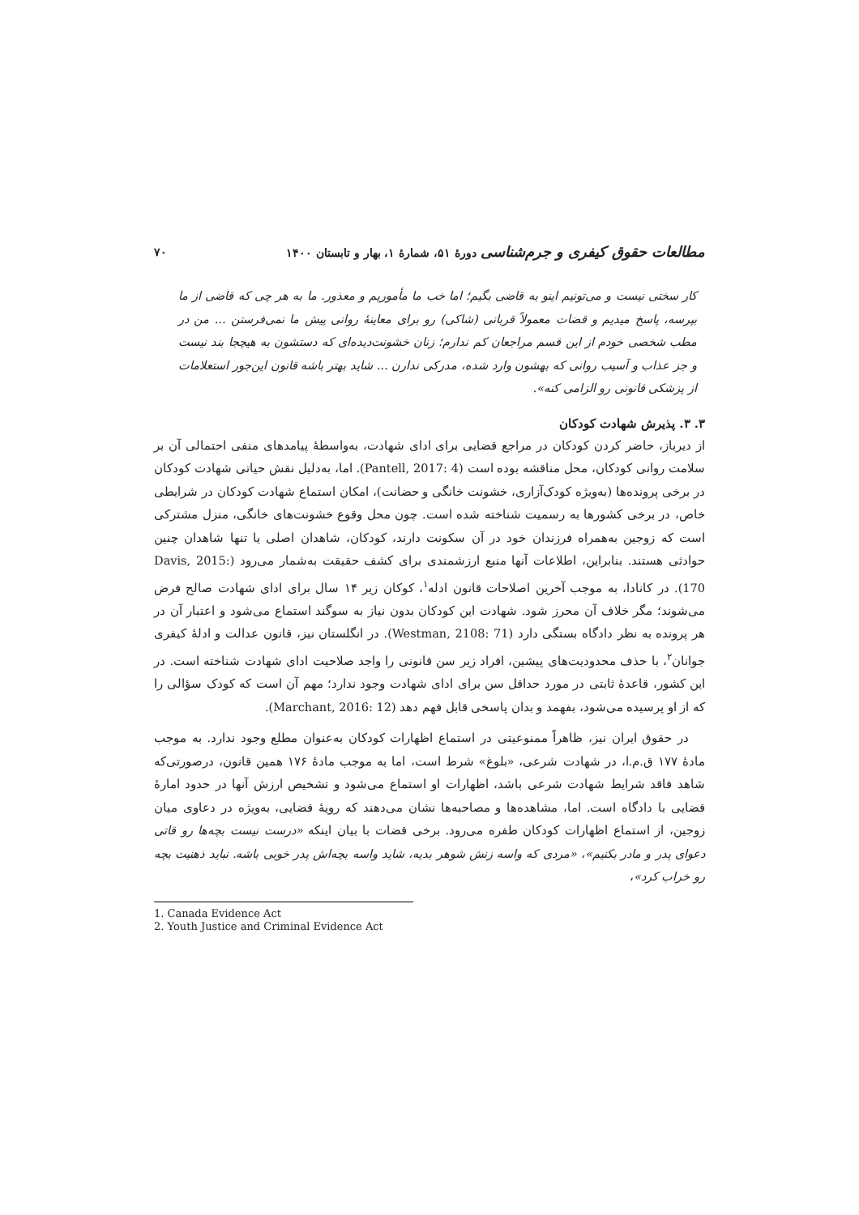مطالعات حقوق کیفری و جرم‌شناسی دورهٔ ۵۱، شمارهٔ ۱، بهار و تابستان ۱۴۰۰ ۷۰
کار سختی نیست و می‌تونیم اینو به قاضی بگیم؛ اما خب ما مأموریم و معذور. ما به هر چی که قاضی از ما بپرسه، پاسخ میدیم و قضات معمولاً قربانی (شاکی) رو برای معاینهٔ روانی پیش ما نمی‌فرستن ... من در مطب شخصی خودم از این قسم مراجعان کم ندارم؛ زنان خشونت‌دیده‌ای که دستشون به هیچجا بند نیست و جز عذاب و آسیب روانی که بهشون وارد شده، مدرکی ندارن ... شاید بهتر باشه قانون این‌جور استعلامات از پزشکی قانونی رو الزامی کنه».
۳. ۳. پذیرش شهادت کودکان
از دیرباز، حاضر کردن کودکان در مراجع قضایی برای ادای شهادت، به‌واسطهٔ پیامدهای منفی احتمالی آن بر سلامت روانی کودکان، محل مناقشه بوده است (Pantell, 2017: 4). اما، به‌دلیل نقش حیاتی شهادت کودکان در برخی پرونده‌ها (به‌ویژه کودک‌آزاری، خشونت خانگی و حضانت)، امکان استماع شهادت کودکان در شرایطی خاص، در برخی کشورها به رسمیت شناخته شده است. چون محل وقوع خشونت‌های خانگی، منزل مشترکی است که زوجین به‌همراه فرزندان خود در آن سکونت دارند، کودکان، شاهدان اصلی یا تنها شاهدان چنین حوادثی هستند. بنابراین، اطلاعات آنها منبع ارزشمندی برای کشف حقیقت به‌شمار می‌رود (Davis, 2015: 170). در کانادا، به موجب آخرین اصلاحات قانون ادله<sup>۱</sup>، کوکان زیر ۱۴ سال برای ادای شهادت صالح فرض می‌شوند؛ مگر خلاف آن محرز شود. شهادت این کودکان بدون نیاز به سوگند استماع می‌شود و اعتبار آن در هر پرونده به نظر دادگاه بستگی دارد (Westman, 2108: 71). در انگلستان نیز، قانون عدالت و ادلهٔ کیفری جوانان<sup>۲</sup>، با حذف محدودیت‌های پیشین، افراد زیر سن قانونی را واجد صلاحیت ادای شهادت شناخته است. در این کشور، قاعدهٔ ثابتی در مورد حداقل سن برای ادای شهادت وجود ندارد؛ مهم آن است که کودک سؤالی را که از او پرسیده می‌شود، بفهمد و بدان پاسخی قابل فهم دهد (Marchant, 2016: 12).
در حقوق ایران نیز، ظاهراً ممنوعیتی در استماع اظهارات کودکان به‌عنوان مطلع وجود ندارد. به موجب مادهٔ ۱۷۷ ق.م.ا، در شهادت شرعی، «بلوغ» شرط است، اما به موجب مادهٔ ۱۷۶ همین قانون، درصورتی‌که شاهد فاقد شرایط شهادت شرعی باشد، اظهارات او استماع می‌شود و تشخیص ارزش آنها در حدود امارهٔ قضایی با دادگاه است. اما، مشاهده‌ها و مصاحبه‌ها نشان می‌دهند که رویهٔ قضایی، به‌ویژه در دعاوی میان زوجین، از استماع اظهارات کودکان طفره می‌رود. برخی قضات با بیان اینکه «درست نیست بچه‌ها رو قاتی دعوای پدر و مادر بکنیم»، «مردی که واسه زنش شوهر بدیه، شاید واسه بچه‌اش پدر خوبی باشه. نباید ذهنیت بچه رو خراب کرد»،
1. Canada Evidence Act
2. Youth Justice and Criminal Evidence Act